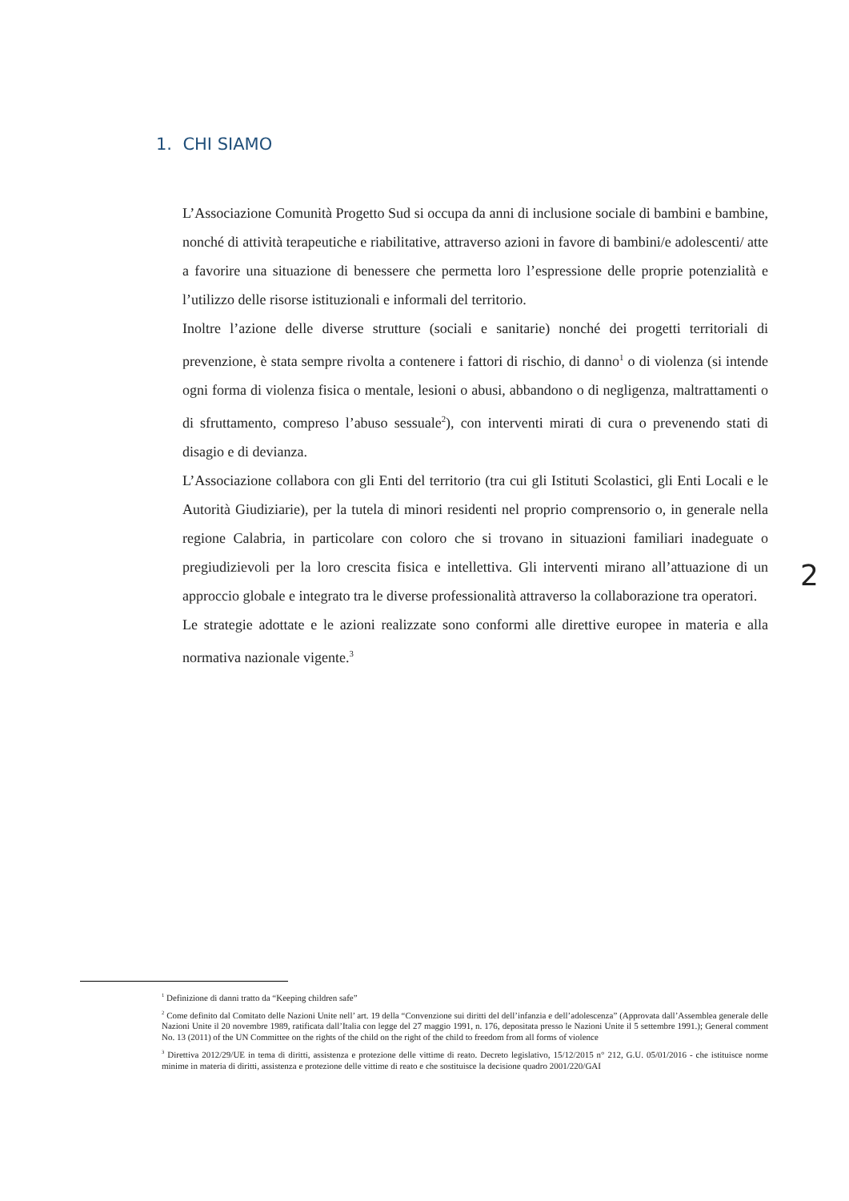1. CHI SIAMO
L’Associazione Comunità Progetto Sud si occupa da anni di inclusione sociale di bambini e bambine, nonché di attività terapeutiche e riabilitative, attraverso azioni in favore di bambini/e adolescenti/ atte a favorire una situazione di benessere che permetta loro l’espressione delle proprie potenzialità e l’utilizzo delle risorse istituzionali e informali del territorio.
Inoltre l’azione delle diverse strutture (sociali e sanitarie) nonché dei progetti territoriali di prevenzione, è stata sempre rivolta a contenere i fattori di rischio, di danno<sup>1</sup> o di violenza (si intende ogni forma di violenza fisica o mentale, lesioni o abusi, abbandono o di negligenza, maltrattamenti o di sfruttamento, compreso l’abuso sessuale<sup>2</sup>), con interventi mirati di cura o prevenendo stati di disagio e di devianza.
L’Associazione collabora con gli Enti del territorio (tra cui gli Istituti Scolastici, gli Enti Locali e le Autorità Giudiziarie), per la tutela di minori residenti nel proprio comprensorio o, in generale nella regione Calabria, in particolare con coloro che si trovano in situazioni familiari inadeguate o pregiudizievoli per la loro crescita fisica e intellettiva. Gli interventi mirano all’attuazione di un approccio globale e integrato tra le diverse professionalità attraverso la collaborazione tra operatori.
Le strategie adottate e le azioni realizzate sono conformi alle direttive europee in materia e alla normativa nazionale vigente.<sup>3</sup>
2
<sup>1</sup> Definizione di danni tratto da “Keeping children safe”
<sup>2</sup> Come definito dal Comitato delle Nazioni Unite nell’ art. 19 della “Convenzione sui diritti del dell’infanzia e dell’adolescenza” (Approvata dall’Assemblea generale delle Nazioni Unite il 20 novembre 1989, ratificata dall’Italia con legge del 27 maggio 1991, n. 176, depositata presso le Nazioni Unite il 5 settembre 1991.); General comment No. 13 (2011) of the UN Committee on the rights of the child on the right of the child to freedom from all forms of violence
<sup>3</sup> Direttiva 2012/29/UE in tema di diritti, assistenza e protezione delle vittime di reato. Decreto legislativo, 15/12/2015 n° 212, G.U. 05/01/2016 - che istituisce norme minime in materia di diritti, assistenza e protezione delle vittime di reato e che sostituisce la decisione quadro 2001/220/GAI